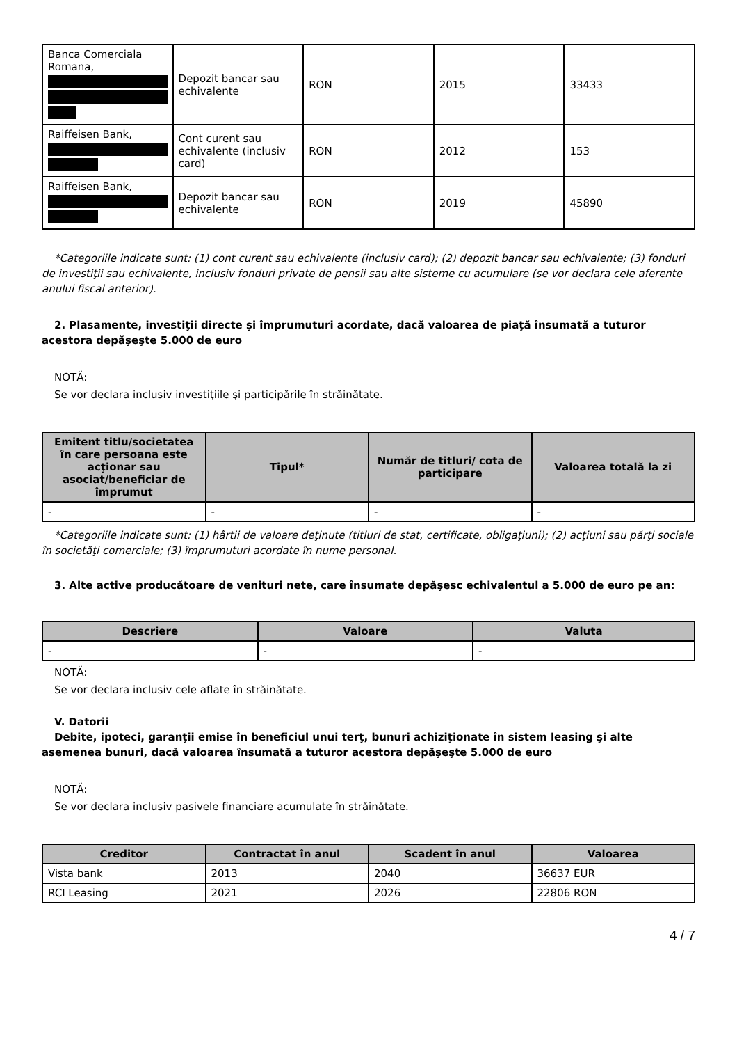| Banca Comerciala Romana, | Depozit bancar sau echivalente | RON | 2015 | 33433 |
| Raiffeisen Bank, | Cont curent sau echivalente (inclusiv card) | RON | 2012 | 153 |
| Raiffeisen Bank, | Depozit bancar sau echivalente | RON | 2019 | 45890 |
*Categoriile indicate sunt: (1) cont curent sau echivalente (inclusiv card); (2) depozit bancar sau echivalente; (3) fonduri de investiţii sau echivalente, inclusiv fonduri private de pensii sau alte sisteme cu acumulare (se vor declara cele aferente anului fiscal anterior).
2. Plasamente, investiţii directe şi împrumuturi acordate, dacă valoarea de piaţă însumată a tuturor acestora depăşeşte 5.000 de euro
NOTĂ:
Se vor declara inclusiv investiţiile şi participările în străinătate.
| Emitent titlu/societatea în care persoana este acţionar sau asociat/beneficiar de împrumut | Tipul* | Număr de titluri/ cota de participare | Valoarea totală la zi |
| --- | --- | --- | --- |
| - | - | - | - |
*Categoriile indicate sunt: (1) hârtii de valoare deţinute (titluri de stat, certificate, obligaţiuni); (2) acţiuni sau părţi sociale în societăţi comerciale; (3) împrumuturi acordate în nume personal.
3. Alte active producătoare de venituri nete, care însumate depăşesc echivalentul a 5.000 de euro pe an:
| Descriere | Valoare | Valuta |
| --- | --- | --- |
| - | - | - |
NOTĂ:
Se vor declara inclusiv cele aflate în străinătate.
V. Datorii
Debite, ipoteci, garanţii emise în beneficiul unui terţ, bunuri achiziţionate în sistem leasing şi alte asemenea bunuri, dacă valoarea însumată a tuturor acestora depăşeşte 5.000 de euro
NOTĂ:
Se vor declara inclusiv pasivele financiare acumulate în străinătate.
| Creditor | Contractat în anul | Scadent în anul | Valoarea |
| --- | --- | --- | --- |
| Vista bank | 2013 | 2040 | 36637 EUR |
| RCI Leasing | 2021 | 2026 | 22806 RON |
4 / 7